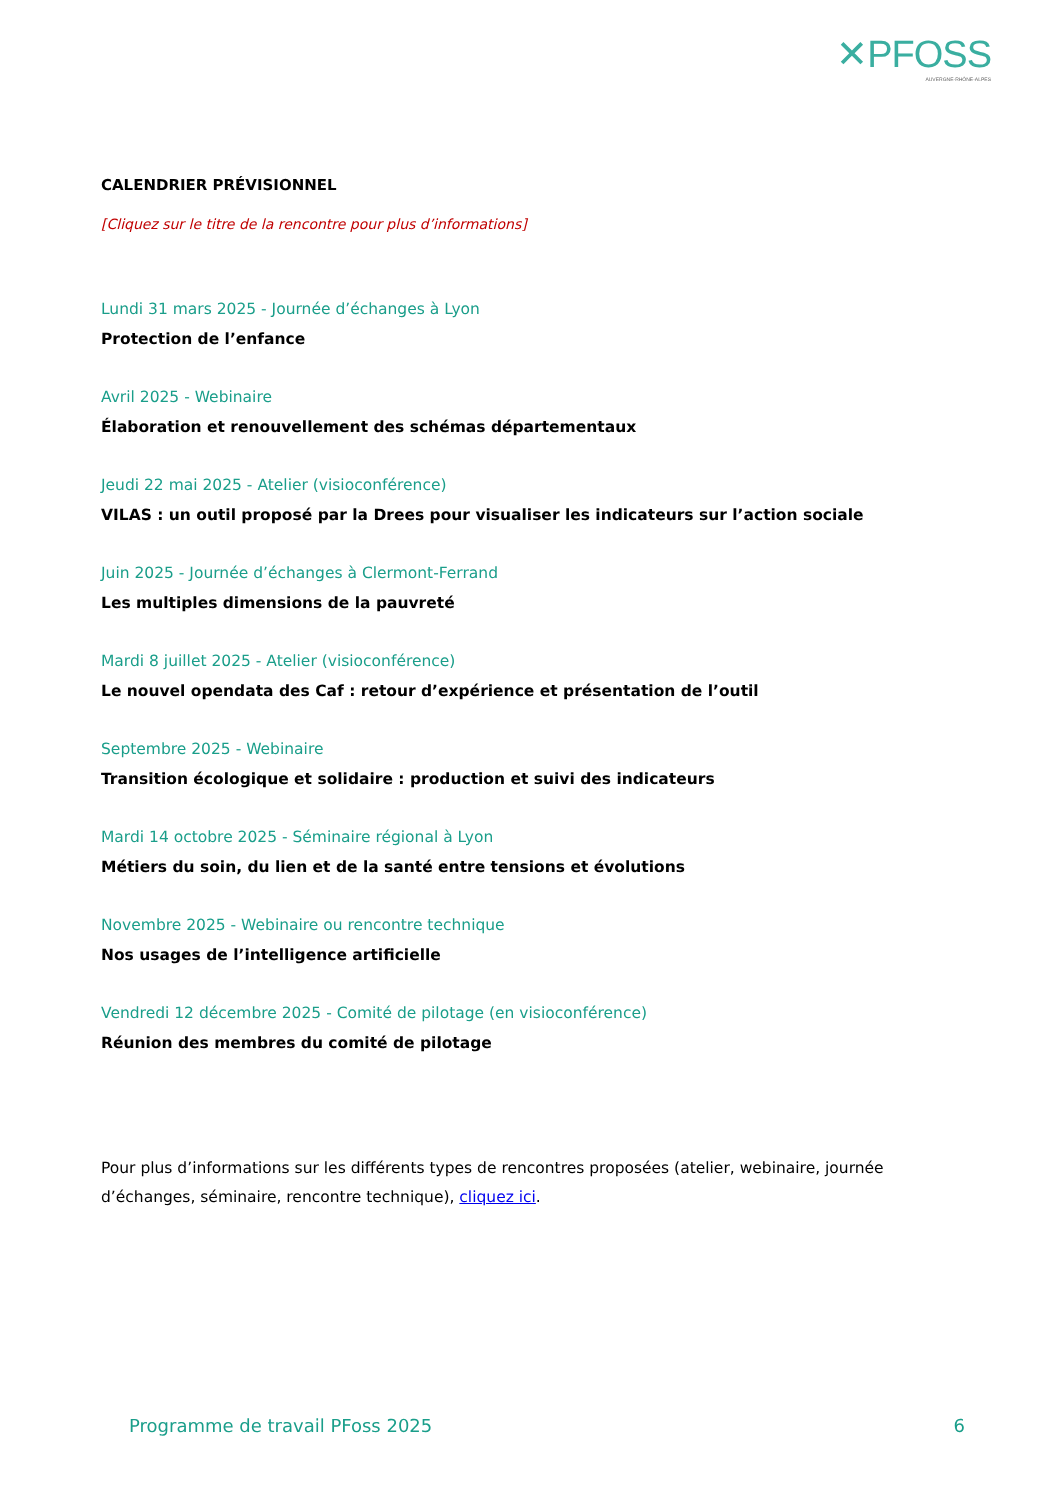✕PFOSS
AUVERGNE-RHÔNE-ALPES
CALENDRIER PRÉVISIONNEL
[Cliquez sur le titre de la rencontre pour plus d’informations]
Lundi 31 mars 2025 - Journée d’échanges à Lyon
Protection de l’enfance
Avril 2025 - Webinaire
Élaboration et renouvellement des schémas départementaux
Jeudi 22 mai 2025 - Atelier (visioconférence)
VILAS : un outil proposé par la Drees pour visualiser les indicateurs sur l’action sociale
Juin 2025 - Journée d’échanges à Clermont-Ferrand
Les multiples dimensions de la pauvreté
Mardi 8 juillet 2025 - Atelier (visioconférence)
Le nouvel opendata des Caf : retour d’expérience et présentation de l’outil
Septembre 2025 - Webinaire
Transition écologique et solidaire : production et suivi des indicateurs
Mardi 14 octobre 2025 - Séminaire régional à Lyon
Métiers du soin, du lien et de la santé entre tensions et évolutions
Novembre 2025 - Webinaire ou rencontre technique
Nos usages de l’intelligence artificielle
Vendredi 12 décembre 2025 - Comité de pilotage (en visioconférence)
Réunion des membres du comité de pilotage
Pour plus d’informations sur les différents types de rencontres proposées (atelier, webinaire, journée d’échanges, séminaire, rencontre technique), cliquez ici.
Programme de travail PFoss 2025 6